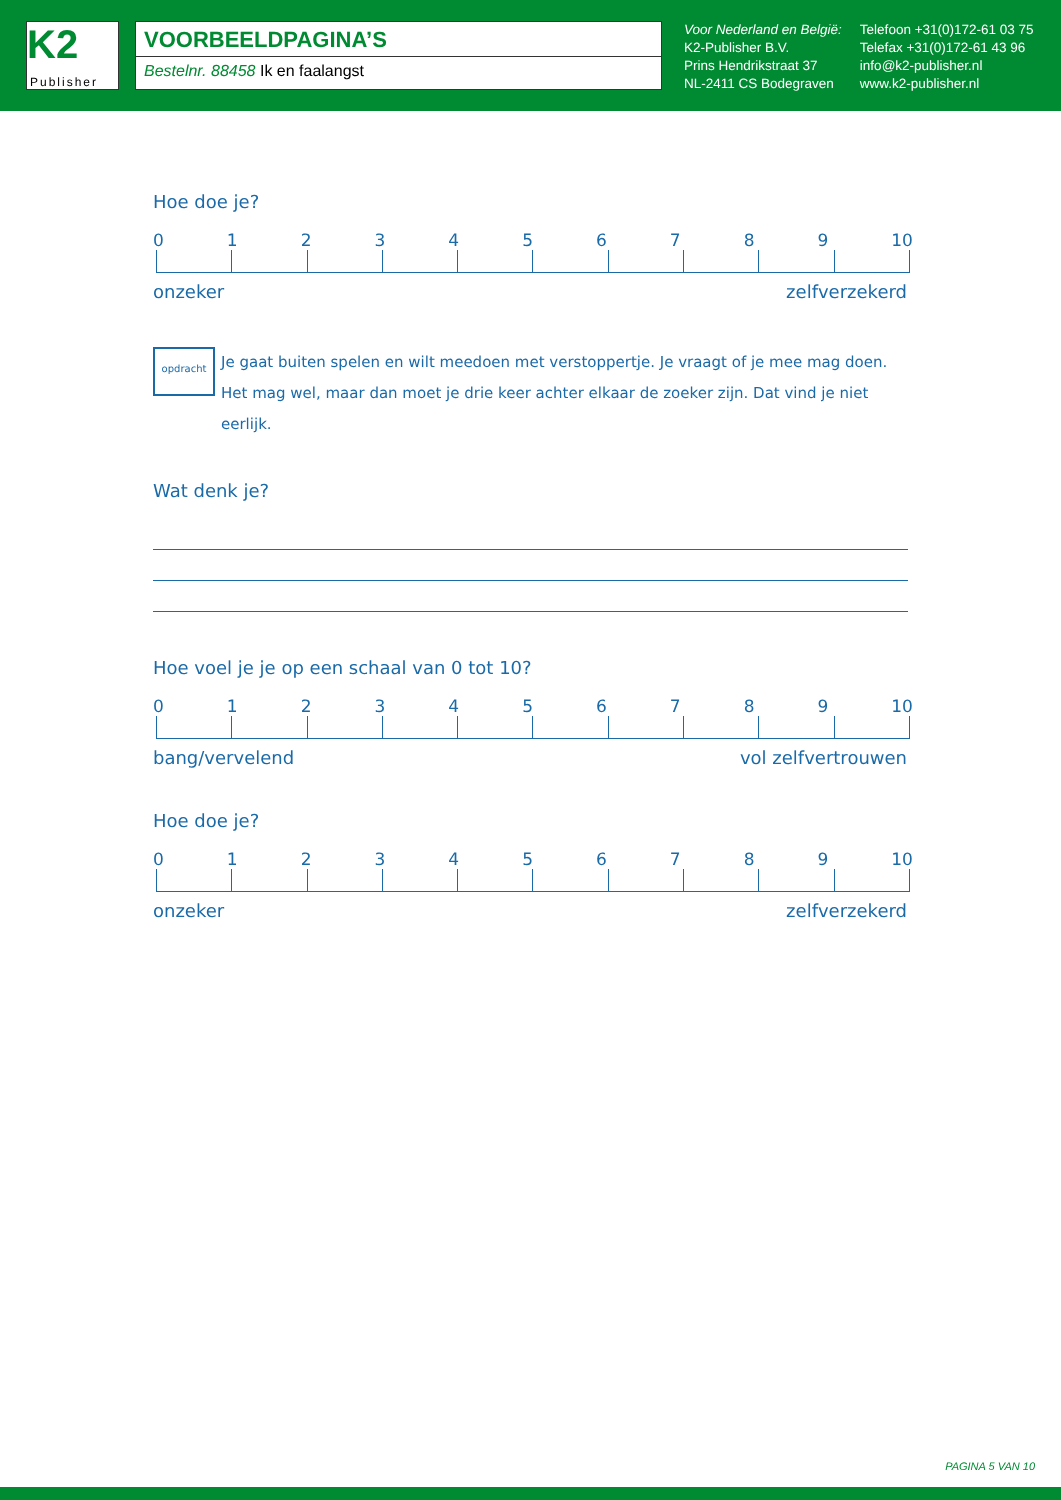K2
Publisher
VOORBEELDPAGINA’S
Bestelnr. 88458 Ik en faalangst
Voor Nederland en België:
K2-Publisher B.V.
Prins Hendrikstraat 37
NL-2411 CS Bodegraven
Telefoon +31(0)172-61 03 75
Telefax +31(0)172-61 43 96
info@k2-publisher.nl
www.k2-publisher.nl
Hoe doe je?
0123456789 10
onzeker zelfverzekerd
opdracht
Je gaat buiten spelen en wilt meedoen met verstoppertje. Je vraagt of je mee mag doen. Het mag wel, maar dan moet je drie keer achter elkaar de zoeker zijn. Dat vind je niet eerlijk.
Wat denk je?
Hoe voel je je op een schaal van 0 tot 10?
0123456789 10
bang/vervelend vol zelfvertrouwen
Hoe doe je?
0123456789 10
onzeker zelfverzekerd
PAGINA 5 VAN 10